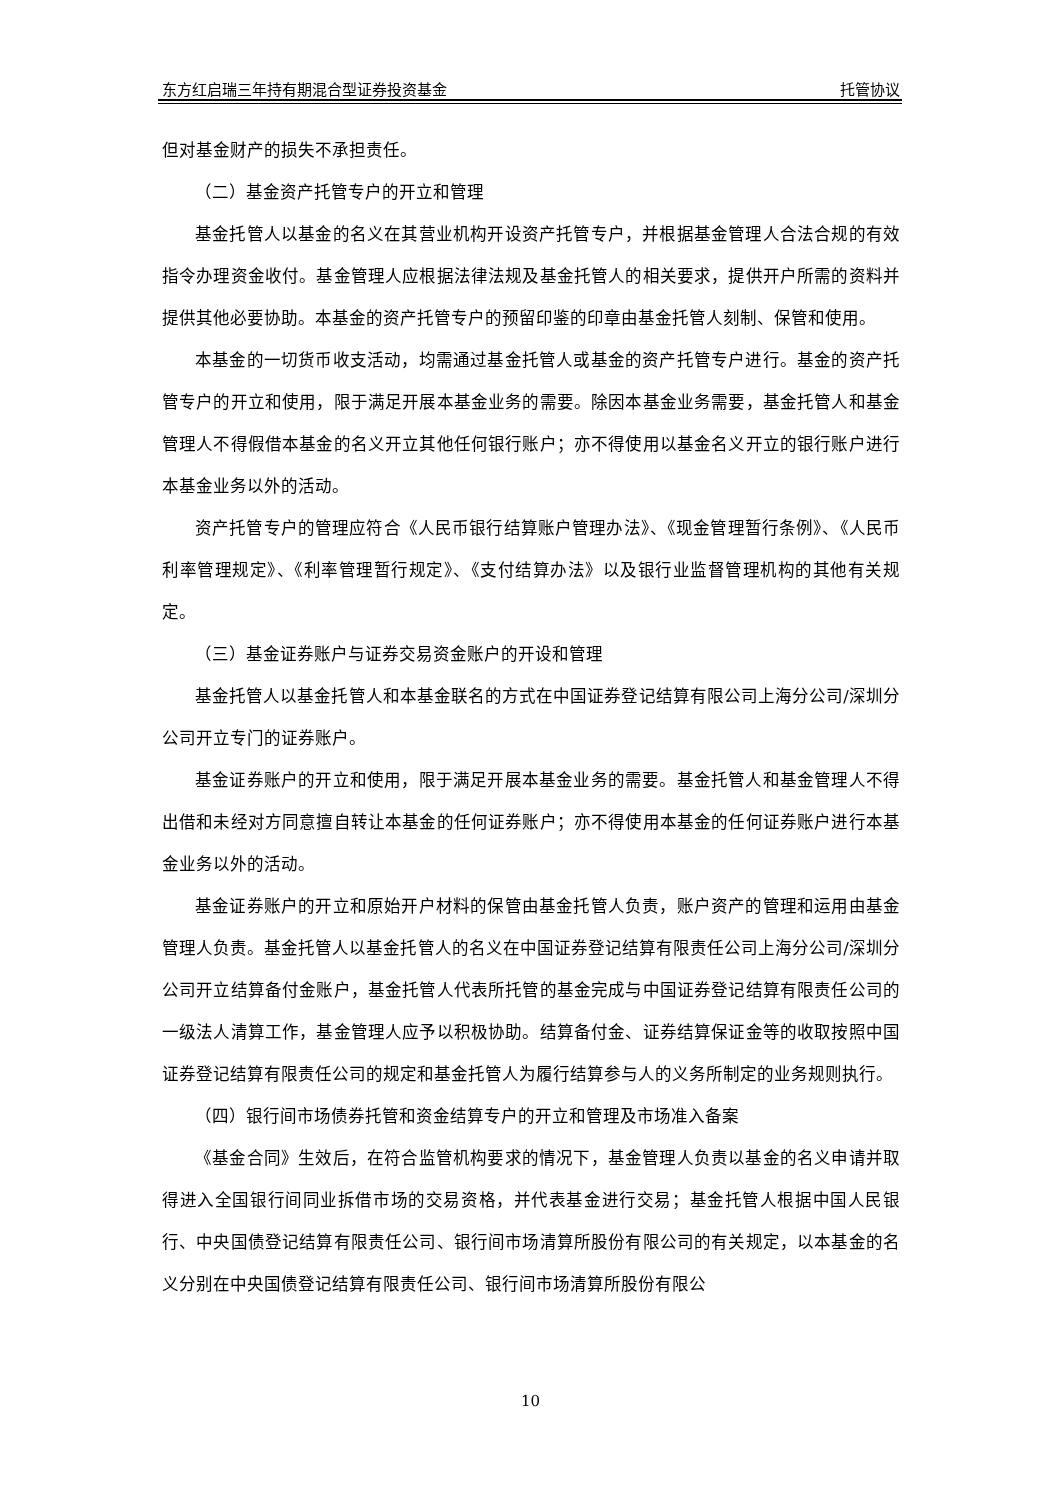东方红启瑞三年持有期混合型证券投资基金 托管协议
但对基金财产的损失不承担责任。
（二）基金资产托管专户的开立和管理
基金托管人以基金的名义在其营业机构开设资产托管专户，并根据基金管理人合法合规的有效指令办理资金收付。基金管理人应根据法律法规及基金托管人的相关要求，提供开户所需的资料并提供其他必要协助。本基金的资产托管专户的预留印鉴的印章由基金托管人刻制、保管和使用。
本基金的一切货币收支活动，均需通过基金托管人或基金的资产托管专户进行。基金的资产托管专户的开立和使用，限于满足开展本基金业务的需要。除因本基金业务需要，基金托管人和基金管理人不得假借本基金的名义开立其他任何银行账户；亦不得使用以基金名义开立的银行账户进行本基金业务以外的活动。
资产托管专户的管理应符合《人民币银行结算账户管理办法》、《现金管理暂行条例》、《人民币利率管理规定》、《利率管理暂行规定》、《支付结算办法》以及银行业监督管理机构的其他有关规定。
（三）基金证券账户与证券交易资金账户的开设和管理
基金托管人以基金托管人和本基金联名的方式在中国证券登记结算有限公司上海分公司/深圳分公司开立专门的证券账户。
基金证券账户的开立和使用，限于满足开展本基金业务的需要。基金托管人和基金管理人不得出借和未经对方同意擅自转让本基金的任何证券账户；亦不得使用本基金的任何证券账户进行本基金业务以外的活动。
基金证券账户的开立和原始开户材料的保管由基金托管人负责，账户资产的管理和运用由基金管理人负责。基金托管人以基金托管人的名义在中国证券登记结算有限责任公司上海分公司/深圳分公司开立结算备付金账户，基金托管人代表所托管的基金完成与中国证券登记结算有限责任公司的一级法人清算工作，基金管理人应予以积极协助。结算备付金、证券结算保证金等的收取按照中国证券登记结算有限责任公司的规定和基金托管人为履行结算参与人的义务所制定的业务规则执行。
（四）银行间市场债券托管和资金结算专户的开立和管理及市场准入备案
《基金合同》生效后，在符合监管机构要求的情况下，基金管理人负责以基金的名义申请并取得进入全国银行间同业拆借市场的交易资格，并代表基金进行交易；基金托管人根据中国人民银行、中央国债登记结算有限责任公司、银行间市场清算所股份有限公司的有关规定，以本基金的名义分别在中央国债登记结算有限责任公司、银行间市场清算所股份有限公
10